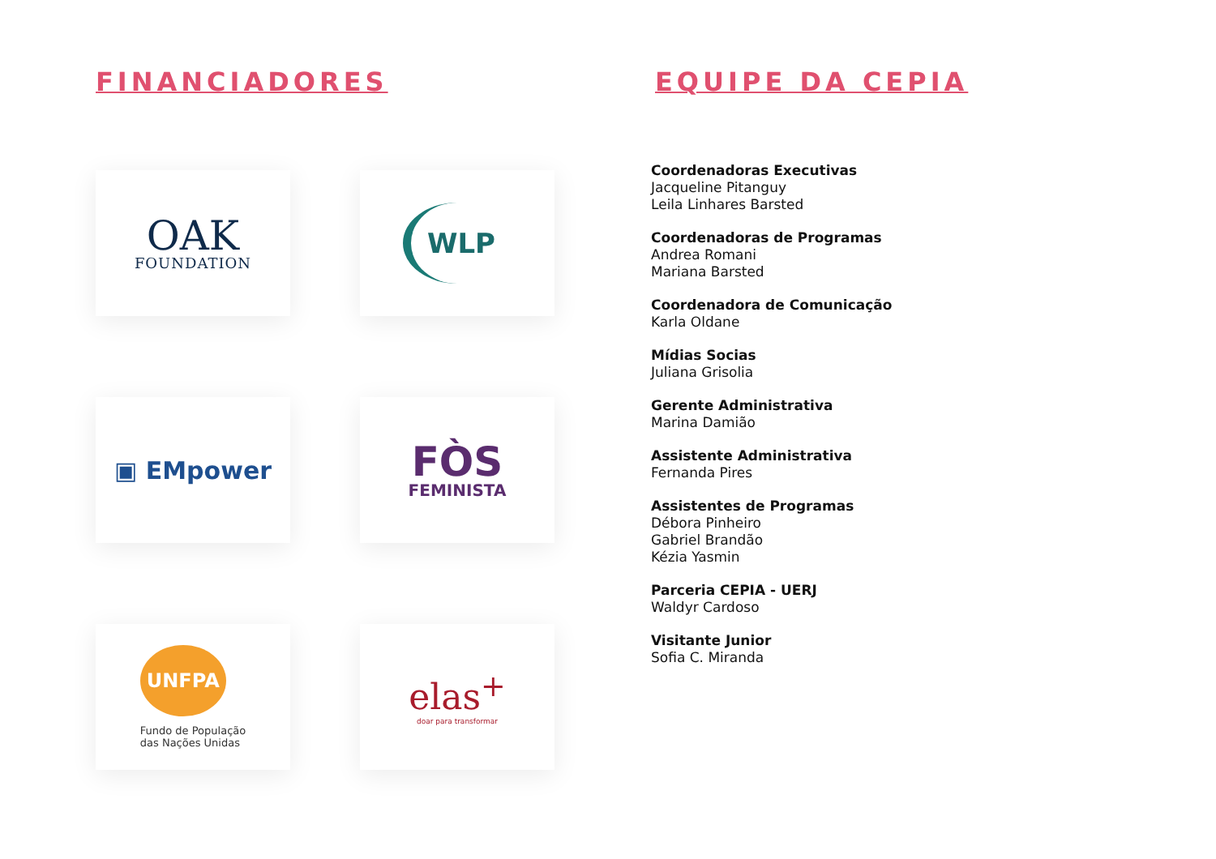FINANCIADORES
OAK
FOUNDATION
WLP
▣ EMpower
FÒS
FEMINISTA
UNFPA
Fundo de População
das Nações Unidas
elas<sup>+</sup>
doar para transformar
EQUIPE DA CEPIA
Coordenadoras Executivas
Jacqueline Pitanguy
Leila Linhares Barsted
Coordenadoras de Programas
Andrea Romani
Mariana Barsted
Coordenadora de Comunicação
Karla Oldane
Mídias Socias
Juliana Grisolia
Gerente Administrativa
Marina Damião
Assistente Administrativa
Fernanda Pires
Assistentes de Programas
Débora Pinheiro
Gabriel Brandão
Kézia Yasmin
Parceria CEPIA - UERJ
Waldyr Cardoso
Visitante Junior
Sofia C. Miranda